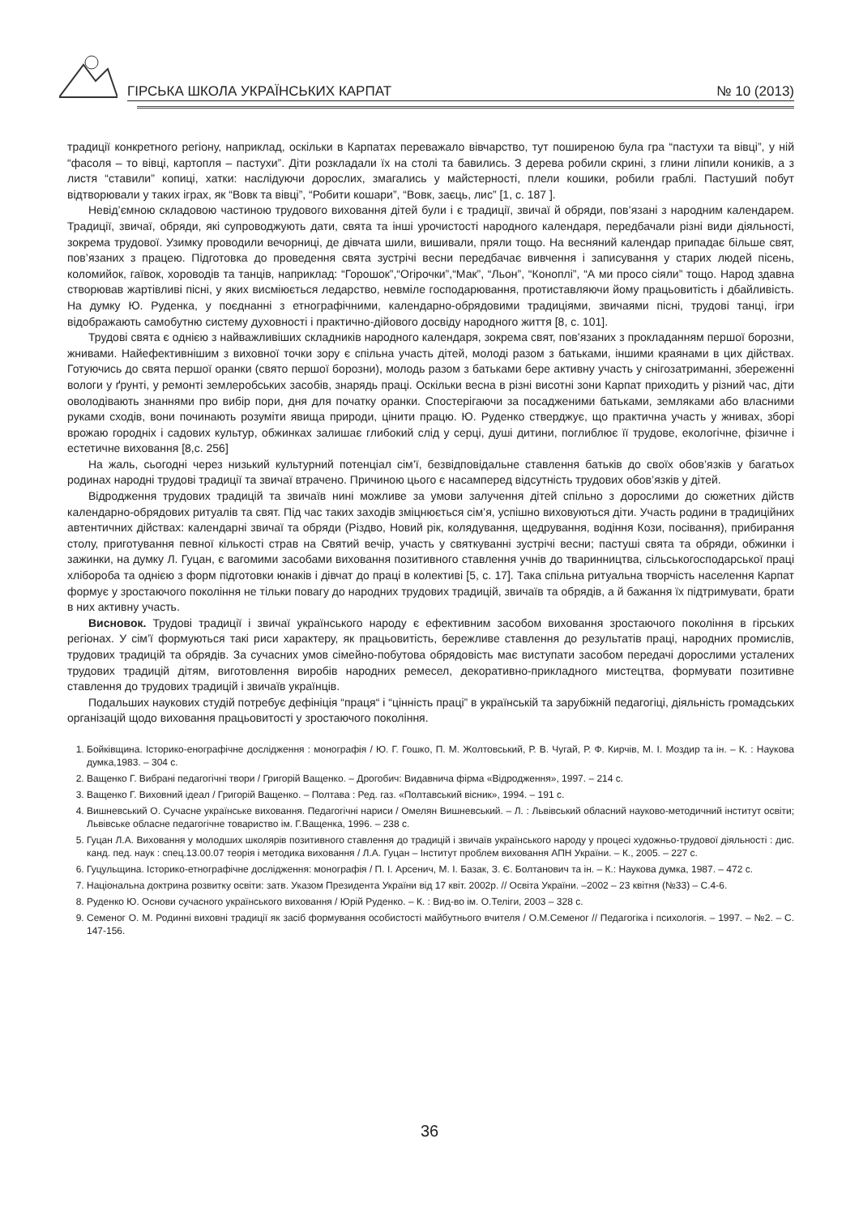ГІРСЬКА ШКОЛА УКРАЇНСЬКИХ КАРПАТ № 10 (2013)
традиції конкретного регіону, наприклад, оскільки в Карпатах переважало вівчарство, тут поширеною була гра “пастухи та вівці”, у ній “фасоля – то вівці, картопля – пастухи”. Діти розкладали їх на столі та бавились. З дерева робили скрині, з глини ліпили коників, а з листя “ставили” копиці, хатки: наслідуючи дорослих, змагались у майстерності, плели кошики, робили граблі. Пастуший побут відтворювали у таких іграх, як “Вовк та вівці”, “Робити кошари”, “Вовк, заєць, лис” [1, с. 187 ].
Невід’ємною складовою частиною трудового виховання дітей були і є традиції, звичаї й обряди, пов’язані з народним календарем. Традиції, звичаї, обряди, які супроводжують дати, свята та інші урочистості народного календаря, передбачали різні види діяльності, зокрема трудової. Узимку проводили вечорниці, де дівчата шили, вишивали, пряли тощо. На весняний календар припадає більше свят, пов’язаних з працею. Підготовка до проведення свята зустрічі весни передбачає вивчення і записування у старих людей пісень, коломийок, гаївок, хороводів та танців, наприклад: “Горошок”,“Огірочки”,“Мак”, “Льон”, “Коноплі”, “А ми просо сіяли” тощо. Народ здавна створював жартівливі пісні, у яких висміюється ледарство, невміле господарювання, протиставляючи йому працьовитість і дбайливість. На думку Ю. Руденка, у поєднанні з етнографічними, календарно-обрядовими традиціями, звичаями пісні, трудові танці, ігри відображають самобутню систему духовності і практично-дійового досвіду народного життя [8, с. 101].
Трудові свята є однією з найважливіших складників народного календаря, зокрема свят, пов’язаних з прокладанням першої борозни, жнивами. Найефективнішим з виховної точки зору є спільна участь дітей, молоді разом з батьками, іншими краянами в цих дійствах. Готуючись до свята першої оранки (свято першої борозни), молодь разом з батьками бере активну участь у снігозатриманні, збереженні вологи у ґрунті, у ремонті землеробських засобів, знарядь праці. Оскільки весна в різні висотні зони Карпат приходить у різний час, діти оволодівають знаннями про вибір пори, дня для початку оранки. Спостерігаючи за посадженими батьками, земляками або власними руками сходів, вони починають розуміти явища природи, цінити працю. Ю. Руденко стверджує, що практична участь у жнивах, зборі врожаю городніх і садових культур, обжинках залишає глибокий слід у серці, душі дитини, поглиблює її трудове, екологічне, фізичне і естетичне виховання [8,с. 256]
На жаль, сьогодні через низький культурний потенціал сім’ї, безвідповідальне ставлення батьків до своїх обов’язків у багатьох родинах народні трудові традиції та звичаї втрачено. Причиною цього є насамперед відсутність трудових обов’язків у дітей.
Відродження трудових традицій та звичаїв нині можливе за умови залучення дітей спільно з дорослими до сюжетних дійств календарно-обрядових ритуалів та свят. Під час таких заходів зміцнюється сім’я, успішно виховуються діти. Участь родини в традиційних автентичних дійствах: календарні звичаї та обряди (Різдво, Новий рік, колядування, щедрування, водіння Кози, посівання), прибирання столу, приготування певної кількості страв на Святий вечір, участь у святкуванні зустрічі весни; пастуші свята та обряди, обжинки і зажинки, на думку Л. Гуцан, є вагомими засобами виховання позитивного ставлення учнів до тваринництва, сільськогосподарської праці хлібороба та однією з форм підготовки юнаків і дівчат до праці в колективі [5, с. 17]. Така спільна ритуальна творчість населення Карпат формує у зростаючого покоління не тільки повагу до народних трудових традицій, звичаїв та обрядів, а й бажання їх підтримувати, брати в них активну участь.
Висновок. Трудові традиції і звичаї українського народу є ефективним засобом виховання зростаючого покоління в гірських регіонах. У сім’ї формуються такі риси характеру, як працьовитість, бережливе ставлення до результатів праці, народних промислів, трудових традицій та обрядів. За сучасних умов сімейно-побутова обрядовість має виступати засобом передачі дорослими усталених трудових традицій дітям, виготовлення виробів народних ремесел, декоративно-прикладного мистецтва, формувати позитивне ставлення до трудових традицій і звичаїв українців.
Подальших наукових студій потребує дефініція “праця“ і “цінність праці” в українській та зарубіжній педагогіці, діяльність громадських організацій щодо виховання працьовитості у зростаючого покоління.
1. Бойківщина. Історико-енографічне дослідження : монографія / Ю. Г. Гошко, П. М. Жолтовський, Р. В. Чугай, Р. Ф. Кирчів, М. І. Моздир та ін. – К. : Наукова думка,1983. – 304 с.
2. Ващенко Г. Вибрані педагогічні твори / Григорій Ващенко. – Дрогобич: Видавнича фірма «Відродження», 1997. – 214 с.
3. Ващенко Г. Виховний ідеал / Григорій Ващенко. – Полтава : Ред. газ. «Полтавський вісник», 1994. – 191 с.
4. Вишневський О. Сучасне українське виховання. Педагогічні нариси / Омелян Вишневський. – Л. : Львівський обласний науково-методичний інститут освіти; Львівське обласне педагогічне товариство ім. Г.Ващенка, 1996. – 238 с.
5. Гуцан Л.А. Виховання у молодших школярів позитивного ставлення до традицій і звичаїв українського народу у процесі художньо-трудової діяльності : дис. канд. пед. наук : спец.13.00.07 теорія і методика виховання / Л.А. Гуцан – Інститут проблем виховання АПН України. – К., 2005. – 227 с.
6. Гуцульщина. Історико-етнографічне дослідження: монографія / П. І. Арсенич, М. І. Базак, З. Є. Болтанович та ін. – К.: Наукова думка, 1987. – 472 с.
7. Національна доктрина розвитку освіти: затв. Указом Президента України від 17 квіт. 2002р. // Освіта України. –2002 – 23 квітня (№33) – С.4-6.
8. Руденко Ю. Основи сучасного українського виховання / Юрій Руденко. – К. : Вид-во ім. О.Теліги, 2003 – 328 с.
9. Семеног О. М. Родинні виховні традиції як засіб формування особистості майбутнього вчителя / О.М.Семеног // Педагогіка і психологія. – 1997. – №2. – С. 147-156.
36